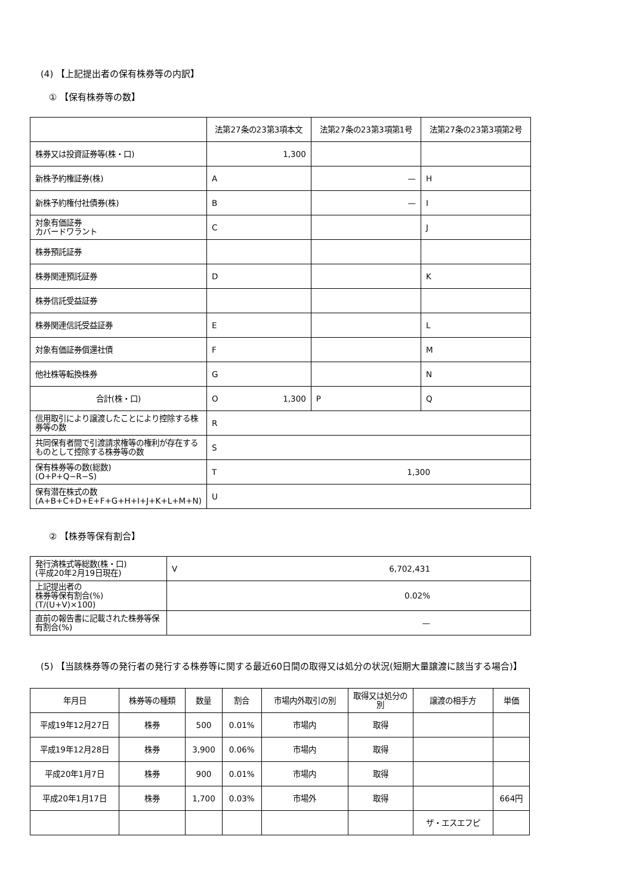(4) 【上記提出者の保有株券等の内訳】
① 【保有株券等の数】
| | 法第27条の23第3項本文 | 法第27条の23第3項第1号 | 法第27条の23第3項第2号 |
| --- | --- | --- | --- |
| 株券又は投資証券等(株・口) | 1,300 | | |
| 新株予約権証券(株) | A | — | H |
| 新株予約権付社債券(株) | B | — | I |
| 対象有価証券 カバードワラント | C | | J |
| 株券預託証券 | | | |
| 株券関連預託証券 | D | | K |
| 株券信託受益証券 | | | |
| 株券関連信託受益証券 | E | | L |
| 対象有価証券償還社債 | F | | M |
| 他社株等転換株券 | G | | N |
| 合計(株・口) | O 1,300 | P | Q |
| 信用取引により譲渡したことにより控除する株券等の数 | R | | |
| 共同保有者間で引渡請求権等の権利が存在するものとして控除する株券等の数 | S | | |
| 保有株券等の数(総数) (O+P+Q−R−S) | T 1,300 | | |
| 保有潜在株式の数 (A+B+C+D+E+F+G+H+I+J+K+L+M+N) | U | | |
② 【株券等保有割合】
| 発行済株式等総数(株・口) (平成20年2月19日現在) | V 6,702,431 |
| 上記提出者の 株券等保有割合(%) (T/(U+V)×100) | 0.02% |
| 直前の報告書に記載された株券等保有割合(%) | — |
(5) 【当該株券等の発行者の発行する株券等に関する最近60日間の取得又は処分の状況(短期大量譲渡に該当する場合)】
| 年月日 | 株券等の種類 | 数量 | 割合 | 市場内外取引の別 | 取得又は処分の別 | 譲渡の相手方 | 単価 |
| --- | --- | --- | --- | --- | --- | --- | --- |
| 平成19年12月27日 | 株券 | 500 | 0.01% | 市場内 | 取得 | | |
| 平成19年12月28日 | 株券 | 3,900 | 0.06% | 市場内 | 取得 | | |
| 平成20年1月7日 | 株券 | 900 | 0.01% | 市場内 | 取得 | | |
| 平成20年1月17日 | 株券 | 1,700 | 0.03% | 市場外 | 取得 | | 664円 |
| | | | | | | ザ・エスエフピ | |